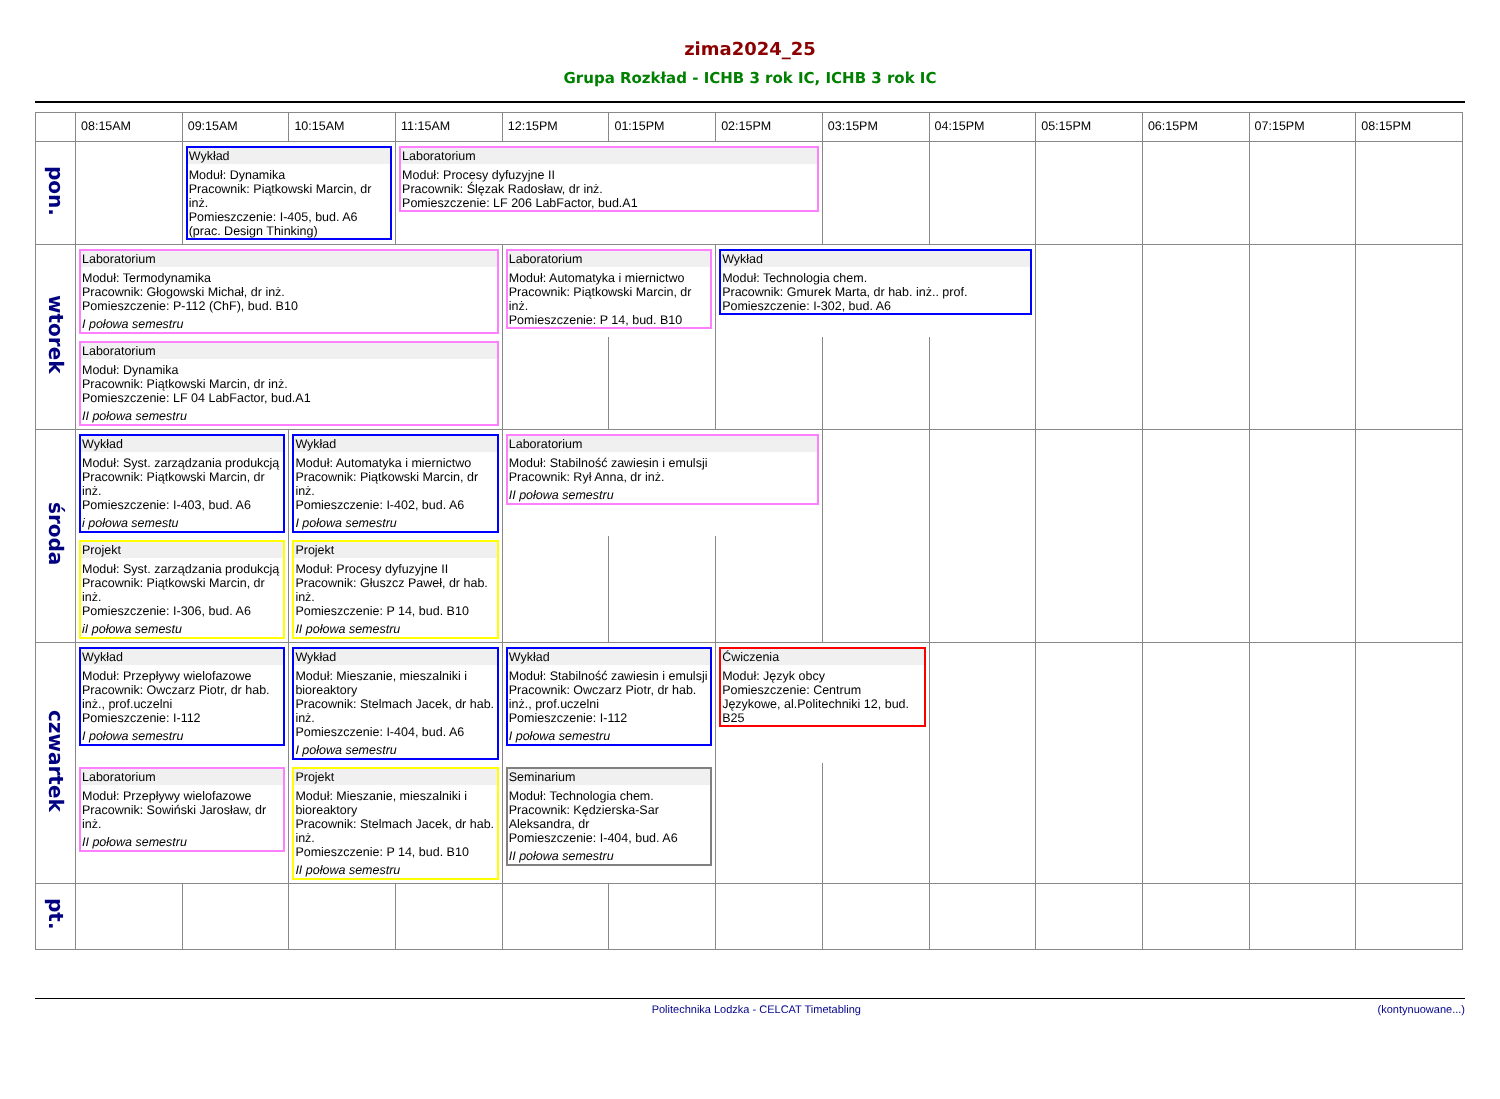zima2024_25
Grupa Rozkład - ICHB 3 rok IC, ICHB 3 rok IC
| | 08:15AM | 09:15AM | 10:15AM | 11:15AM | 12:15PM | 01:15PM | 02:15PM | 03:15PM | 04:15PM | 05:15PM | 06:15PM | 07:15PM | 08:15PM |
| --- | --- | --- | --- | --- | --- | --- | --- | --- | --- | --- | --- | --- | --- |
| pon. | | Wykład Moduł: Dynamika Pracownik: Piątkowski Marcin, dr inż. Pomieszczenie: I-405, bud. A6 (prac. Design Thinking) | | Laboratorium Moduł: Procesy dyfuzyjne II Pracownik: Ślęzak Radosław, dr inż. Pomieszczenie: LF 206 LabFactor, bud.A1 | | | | | | | | | |
| wtorek | Laboratorium Moduł: Termodynamika Pracownik: Głogowski Michał, dr inż. Pomieszczenie: P-112 (ChF), bud. B10 I połowa semestru | | | | Laboratorium Moduł: Automatyka i miernictwo Pracownik: Piątkowski Marcin, dr inż. Pomieszczenie: P 14, bud. B10 | | Wykład Moduł: Technologia chem. Pracownik: Gmurek Marta, dr hab. inż.. prof. Pomieszczenie: I-302, bud. A6 | | | | | | |
| | Laboratorium Moduł: Dynamika Pracownik: Piątkowski Marcin, dr inż. Pomieszczenie: LF 04 LabFactor, bud.A1 II połowa semestru | | | | | | | | | | | | |
| środa | Wykład Moduł: Syst. zarządzania produkcją Pracownik: Piątkowski Marcin, dr inż. Pomieszczenie: I-403, bud. A6 i połowa semestu | | Wykład Moduł: Automatyka i miernictwo Pracownik: Piątkowski Marcin, dr inż. Pomieszczenie: I-402, bud. A6 I połowa semestru | | Laboratorium Moduł: Stabilność zawiesin i emulsji Pracownik: Rył Anna, dr inż. II połowa semestru | | | | | | | | |
| | Projekt Moduł: Syst. zarządzania produkcją Pracownik: Piątkowski Marcin, dr inż. Pomieszczenie: I-306, bud. A6 iI połowa semestu | | Projekt Moduł: Procesy dyfuzyjne II Pracownik: Głuszcz Paweł, dr hab. inż. Pomieszczenie: P 14, bud. B10 II połowa semestru | | | | | | | | | | |
| czwartek | Wykład Moduł: Przepływy wielofazowe Pracownik: Owczarz Piotr, dr hab. inż., prof.uczelni Pomieszczenie: I-112 I połowa semestru | | Wykład Moduł: Mieszanie, mieszalniki i bioreaktory Pracownik: Stelmach Jacek, dr hab. inż. Pomieszczenie: I-404, bud. A6 I połowa semestru | | Wykład Moduł: Stabilność zawiesin i emulsji Pracownik: Owczarz Piotr, dr hab. inż., prof.uczelni Pomieszczenie: I-112 I połowa semestru | | Ćwiczenia Moduł: Język obcy Pomieszczenie: Centrum Językowe, al.Politechniki 12, bud. B25 | | | | | | |
| | Laboratorium Moduł: Przepływy wielofazowe Pracownik: Sowiński Jarosław, dr inż. II połowa semestru | | Projekt Moduł: Mieszanie, mieszalniki i bioreaktory Pracownik: Stelmach Jacek, dr hab. inż. Pomieszczenie: P 14, bud. B10 II połowa semestru | | Seminarium Moduł: Technologia chem. Pracownik: Kędzierska-Sar Aleksandra, dr Pomieszczenie: I-404, bud. A6 II połowa semestru | | | | | | | | |
| pt. | | | | | | | | | | | | | |
Politechnika Lodzka - CELCAT Timetabling (kontynuowane...)